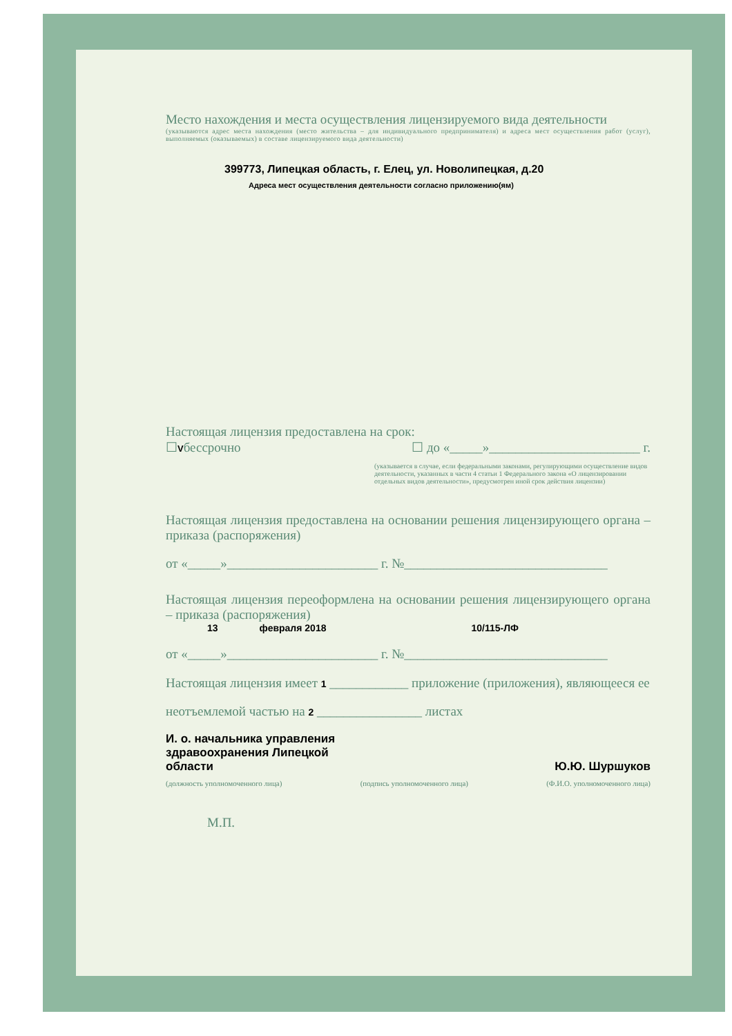Место нахождения и места осуществления лицензируемого вида деятельности
(указываются адрес места нахождения (место жительства – для индивидуального предпринимателя) и адреса мест осуществления работ (услуг), выполняемых (оказываемых) в составе лицензируемого вида деятельности)
399773, Липецкая область, г. Елец, ул. Новолипецкая, д.20
Адреса мест осуществления деятельности согласно приложению(ям)
Настоящая лицензия предоставлена на срок:
☐Vбессрочно ☐ до «_____»_______________________ г.
(указывается в случае, если федеральными законами, регулирующими осуществление видов деятельности, указанных в части 4 статьи 1 Федерального закона «О лицензировании отдельных видов деятельности», предусмотрен иной срок действия лицензии)
Настоящая лицензия предоставлена на основании решения лицензирующего органа – приказа (распоряжения)
от «_____»_______________________ г. №_______________________________
Настоящая лицензия переоформлена на основании решения лицензирующего органа – приказа (распоряжения)
13 февраля 2018 10/115-ЛФ
от «_____»_______________________ г. №_______________________________
Настоящая лицензия имеет 1 ____________ приложение (приложения), являющееся ее
неотъемлемой частью на 2 ________________ листах
И. о. начальника управления
здравоохранения Липецкой
области
Ю.Ю. Шуршуков
(должность уполномоченного лица) (подпись уполномоченного лица) (Ф.И.О. уполномоченного лица)
М.П.